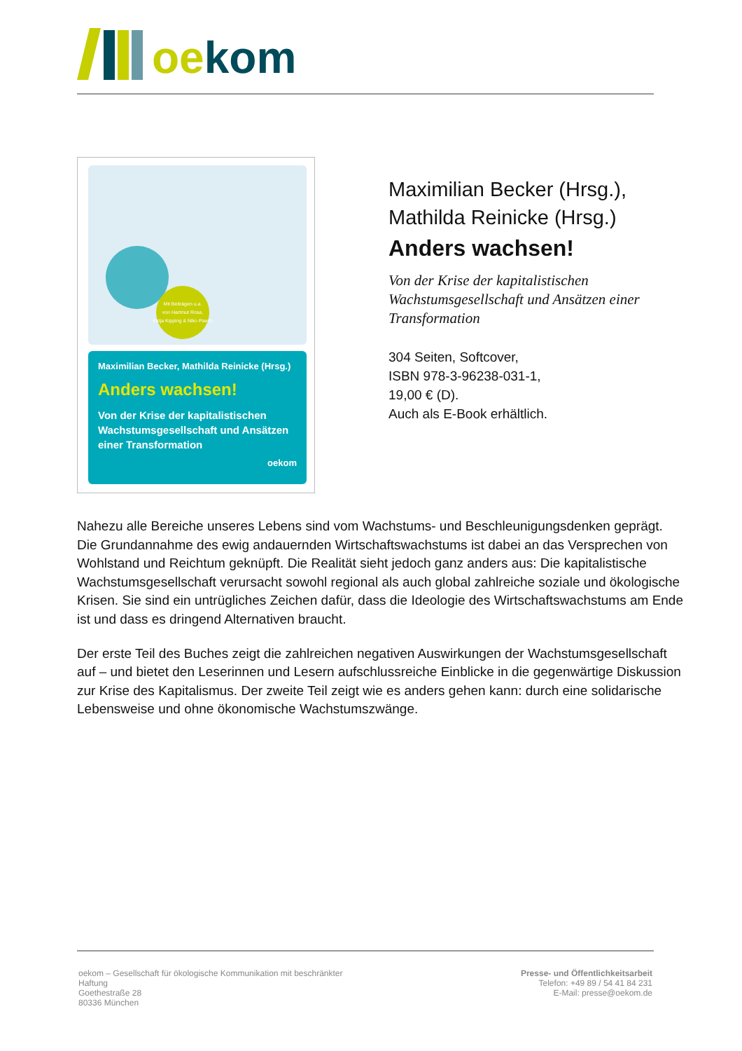oe kom
Mit Beiträgen u.a.
von Hartmut Rosa,
Katja Kipping & Niko Paech
Maximilian Becker, Mathilda Reinicke (Hrsg.)
Anders wachsen!
Von der Krise der kapitalistischen Wachstumsgesellschaft und Ansätzen einer Transformation
oekom
Maximilian Becker (Hrsg.),
Mathilda Reinicke (Hrsg.)
Anders wachsen!
Von der Krise der kapitalistischen Wachstumsgesellschaft und Ansätzen einer Transformation
304 Seiten, Softcover,
ISBN 978-3-96238-031-1,
19,00 € (D).
Auch als E-Book erhältlich.
Nahezu alle Bereiche unseres Lebens sind vom Wachstums- und Beschleunigungsdenken geprägt. Die Grundannahme des ewig andauernden Wirtschaftswachstums ist dabei an das Versprechen von Wohlstand und Reichtum geknüpft. Die Realität sieht jedoch ganz anders aus: Die kapitalistische Wachstumsgesellschaft verursacht sowohl regional als auch global zahlreiche soziale und ökologische Krisen. Sie sind ein untrügliches Zeichen dafür, dass die Ideologie des Wirtschaftswachstums am Ende ist und dass es dringend Alternativen braucht.
Der erste Teil des Buches zeigt die zahlreichen negativen Auswirkungen der Wachstumsgesellschaft auf – und bietet den Leserinnen und Lesern aufschlussreiche Einblicke in die gegenwärtige Diskussion zur Krise des Kapitalismus. Der zweite Teil zeigt wie es anders gehen kann: durch eine solidarische Lebensweise und ohne ökonomische Wachstumszwänge.
oekom – Gesellschaft für ökologische Kommunikation mit beschränkter
Haftung
Goethestraße 28
80336 München
Presse- und Öffentlichkeitsarbeit
Telefon: +49 89 / 54 41 84 231
E-Mail: presse@oekom.de